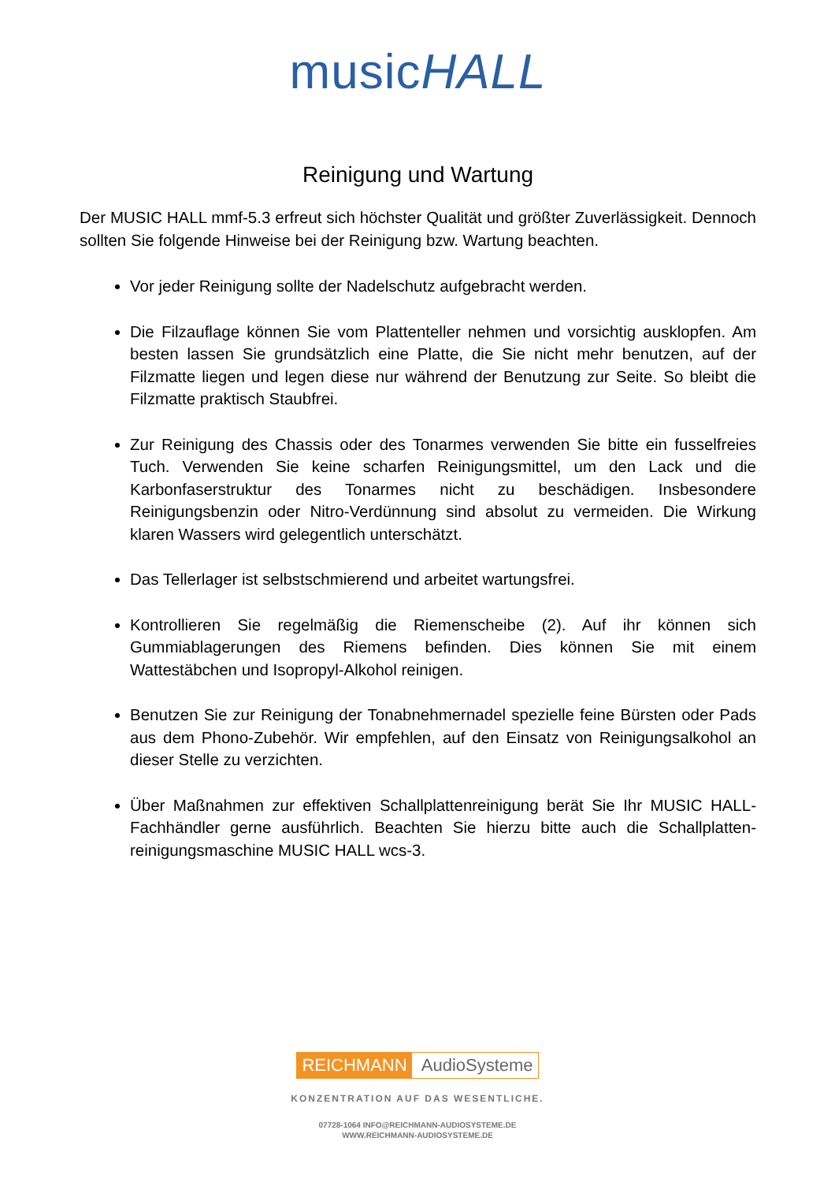musicHALL
Reinigung und Wartung
Der MUSIC HALL mmf-5.3 erfreut sich höchster Qualität und größter Zuverlässigkeit. Dennoch sollten Sie folgende Hinweise bei der Reinigung bzw. Wartung beachten.
Vor jeder Reinigung sollte der Nadelschutz aufgebracht werden.
Die Filzauflage können Sie vom Plattenteller nehmen und vorsichtig ausklopfen. Am besten lassen Sie grundsätzlich eine Platte, die Sie nicht mehr benutzen, auf der Filzmatte liegen und legen diese nur während der Benutzung zur Seite. So bleibt die Filzmatte praktisch Staubfrei.
Zur Reinigung des Chassis oder des Tonarmes verwenden Sie bitte ein fusselfreies Tuch. Verwenden Sie keine scharfen Reinigungsmittel, um den Lack und die Karbonfaserstruktur des Tonarmes nicht zu beschädigen. Insbesondere Reinigungsbenzin oder Nitro-Verdünnung sind absolut zu vermeiden. Die Wirkung klaren Wassers wird gelegentlich unterschätzt.
Das Tellerlager ist selbstschmierend und arbeitet wartungsfrei.
Kontrollieren Sie regelmäßig die Riemenscheibe (2). Auf ihr können sich Gummiablagerungen des Riemens befinden. Dies können Sie mit einem Wattestäbchen und Isopropyl-Alkohol reinigen.
Benutzen Sie zur Reinigung der Tonabnehmernadel spezielle feine Bürsten oder Pads aus dem Phono-Zubehör. Wir empfehlen, auf den Einsatz von Reinigungsalkohol an dieser Stelle zu verzichten.
Über Maßnahmen zur effektiven Schallplattenreinigung berät Sie Ihr MUSIC HALL-Fachhändler gerne ausführlich. Beachten Sie hierzu bitte auch die Schallplatten-reinigungsmaschine MUSIC HALL wcs-3.
REICHMANN AudioSysteme
KONZENTRATION AUF DAS WESENTLICHE.
07728-1064 INFO@REICHMANN-AUDIOSYSTEME.DE
WWW.REICHMANN-AUDIOSYSTEME.DE